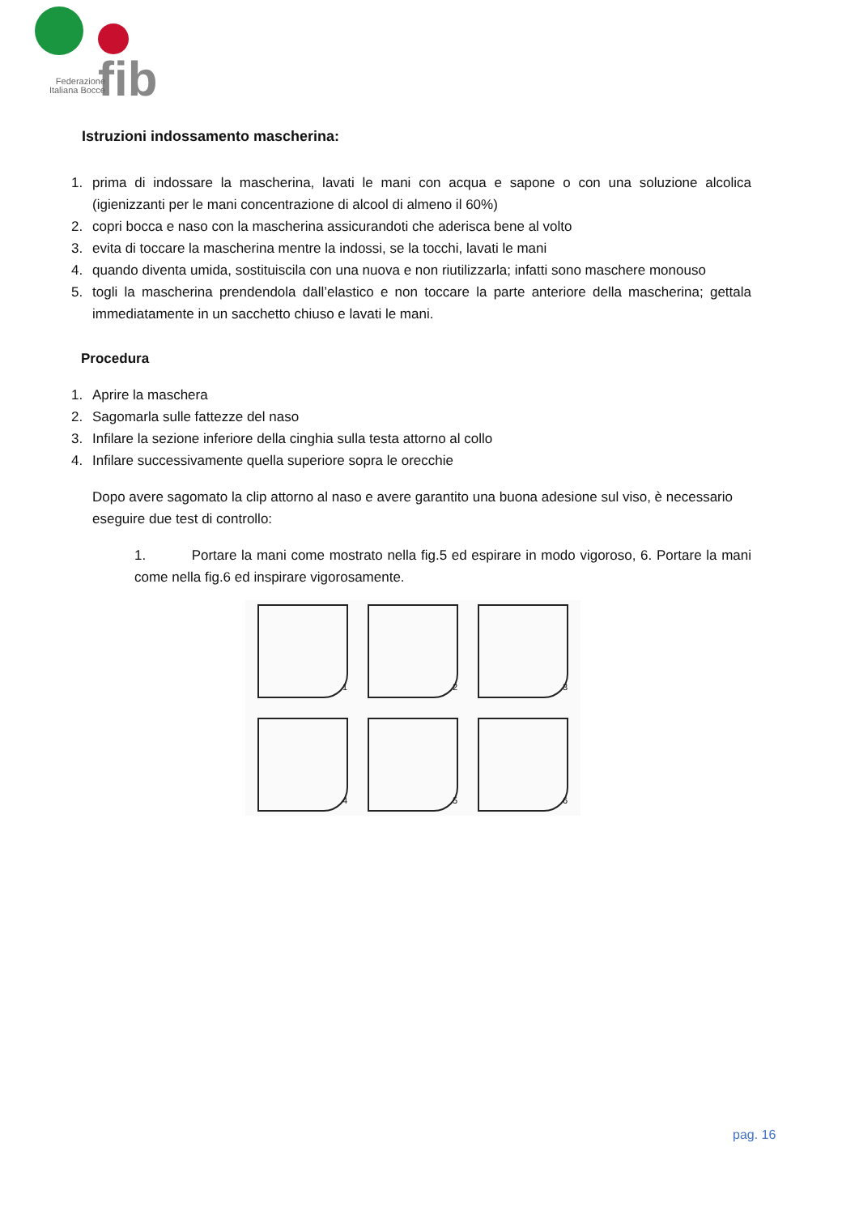fib
Federazione Italiana Bocce
Istruzioni indossamento mascherina:
1. prima di indossare la mascherina, lavati le mani con acqua e sapone o con una soluzione alcolica (igienizzanti per le mani concentrazione di alcool di almeno il 60%)
2. copri bocca e naso con la mascherina assicurandoti che aderisca bene al volto
3. evita di toccare la mascherina mentre la indossi, se la tocchi, lavati le mani
4. quando diventa umida, sostituiscila con una nuova e non riutilizzarla; infatti sono maschere monouso
5. togli la mascherina prendendola dall’elastico e non toccare la parte anteriore della mascherina; gettala immediatamente in un sacchetto chiuso e lavati le mani.
Procedura
1. Aprire la maschera
2. Sagomarla sulle fattezze del naso
3. Infilare la sezione inferiore della cinghia sulla testa attorno al collo
4. Infilare successivamente quella superiore sopra le orecchie
Dopo avere sagomato la clip attorno al naso e avere garantito una buona adesione sul viso, è necessario eseguire due test di controllo:
1. Portare la mani come mostrato nella fig.5 ed espirare in modo vigoroso, 6. Portare la mani come nella fig.6 ed inspirare vigorosamente.
1
2
3
4
5
6
pag. 16